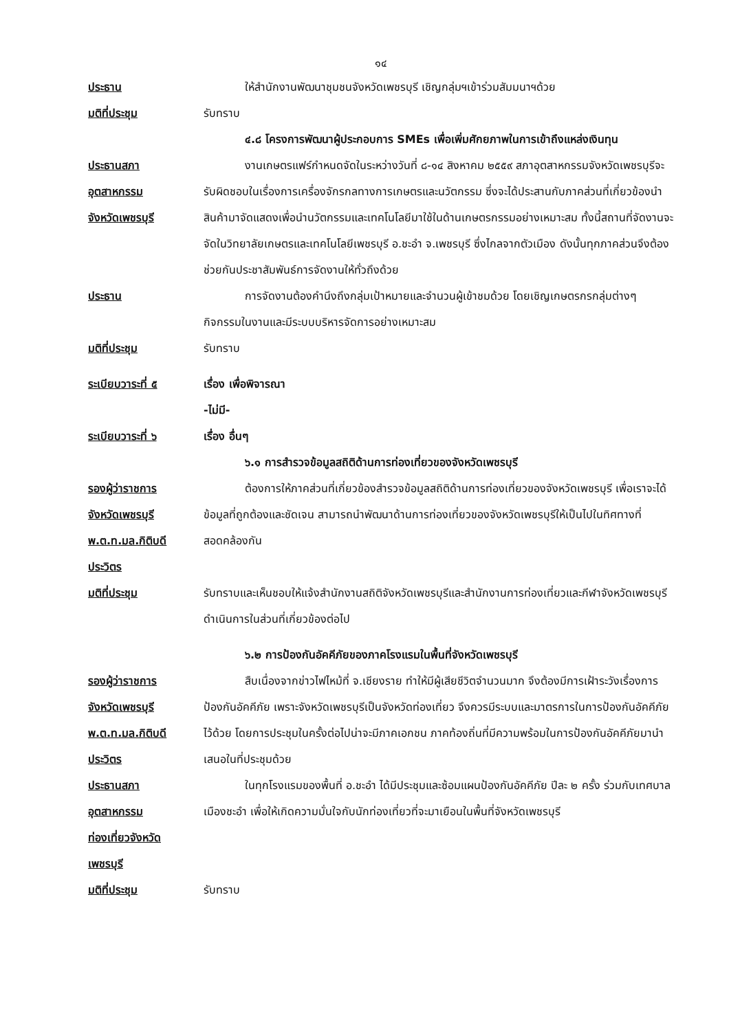๑๔
ประธาน ให้สำนักงานพัฒนาชุมชนจังหวัดเพชรบุรี เชิญกลุ่มฯเข้าร่วมสัมมนาฯด้วย
มติที่ประชุม รับทราบ
๔.๘ โครงการพัฒนาผู้ประกอบการ SMEs เพื่อเพิ่มศักยภาพในการเข้าถึงแหล่งเงินทุน
ประธานสภา
อุตสาหกรรม
จังหวัดเพชรบุรี
งานเกษตรแฟร์กำหนดจัดในระหว่างวันที่ ๘-๑๔ สิงหาคม ๒๕๕๙ สภาอุตสาหกรรมจังหวัดเพชรบุรีจะรับผิดชอบในเรื่องการเครื่องจักรกลทางการเกษตรและนวัตกรรม ซึ่งจะได้ประสานกับภาคส่วนที่เกี่ยวข้องนำสินค้ามาจัดแสดงเพื่อนำนวัตกรรมและเทคโนโลยีมาใช้ในด้านเกษตรกรรมอย่างเหมาะสม ทั้งนี้สถานที่จัดงานจะจัดในวิทยาลัยเกษตรและเทคโนโลยีเพชรบุรี อ.ชะอำ จ.เพชรบุรี ซึ่งไกลจากตัวเมือง ดังนั้นทุกภาคส่วนจึงต้องช่วยกันประชาสัมพันธ์การจัดงานให้ทั่วถึงด้วย
ประธาน การจัดงานต้องคำนึงถึงกลุ่มเป้าหมายและจำนวนผู้เข้าชมด้วย โดยเชิญเกษตรกรกลุ่มต่างๆ กิจกรรมในงานและมีระบบบริหารจัดการอย่างเหมาะสม
มติที่ประชุม รับทราบ
ระเบียบวาระที่ ๕ เรื่อง เพื่อพิจารณา
-ไม่มี-
ระเบียบวาระที่ ๖ เรื่อง อื่นๆ
๖.๑ การสำรวจข้อมูลสถิติด้านการท่องเที่ยวของจังหวัดเพชรบุรี
รองผู้ว่าราชการ
จังหวัดเพชรบุรี
พ.ต.ท.มล.กิติบดี
ประวิตร
ต้องการให้ภาคส่วนที่เกี่ยวข้องสำรวจข้อมูลสถิติด้านการท่องเที่ยวของจังหวัดเพชรบุรี เพื่อเราจะได้ข้อมูลที่ถูกต้องและชัดเจน สามารถนำพัฒนาด้านการท่องเที่ยวของจังหวัดเพชรบุรีให้เป็นไปในทิศทางที่สอดคล้องกัน
มติที่ประชุม รับทราบและเห็นชอบให้แจ้งสำนักงานสถิติจังหวัดเพชรบุรีและสำนักงานการท่องเที่ยวและกีฬาจังหวัดเพชรบุรีดำเนินการในส่วนที่เกี่ยวข้องต่อไป
๖.๒ การป้องกันอัคคีภัยของภาคโรงแรมในพื้นที่จังหวัดเพชรบุรี
รองผู้ว่าราชการ
จังหวัดเพชรบุรี
พ.ต.ท.มล.กิติบดี
ประวิตร
สืบเนื่องจากข่าวไฟไหม้ที่ จ.เชียงราย ทำให้มีผู้เสียชีวิตจำนวนมาก จึงต้องมีการเฝ้าระวังเรื่องการป้องกันอัคคีภัย เพราะจังหวัดเพชรบุรีเป็นจังหวัดท่องเที่ยว จึงควรมีระบบและมาตรการในการป้องกันอัคคีภัยไว้ด้วย โดยการประชุมในครั้งต่อไปน่าจะมีภาคเอกชน ภาคท้องถิ่นที่มีความพร้อมในการป้องกันอัคคีภัยมานำเสนอในที่ประชุมด้วย
ประธานสภา
อุตสาหกรรม
ท่องเที่ยวจังหวัด
เพชรบุรี
ในทุกโรงแรมของพื้นที่ อ.ชะอำ ได้มีประชุมและซ้อมแผนป้องกันอัคคีภัย ปีละ ๒ ครั้ง ร่วมกับเทศบาลเมืองชะอำ เพื่อให้เกิดความมั่นใจกับนักท่องเที่ยวที่จะมาเยือนในพื้นที่จังหวัดเพชรบุรี
มติที่ประชุม รับทราบ